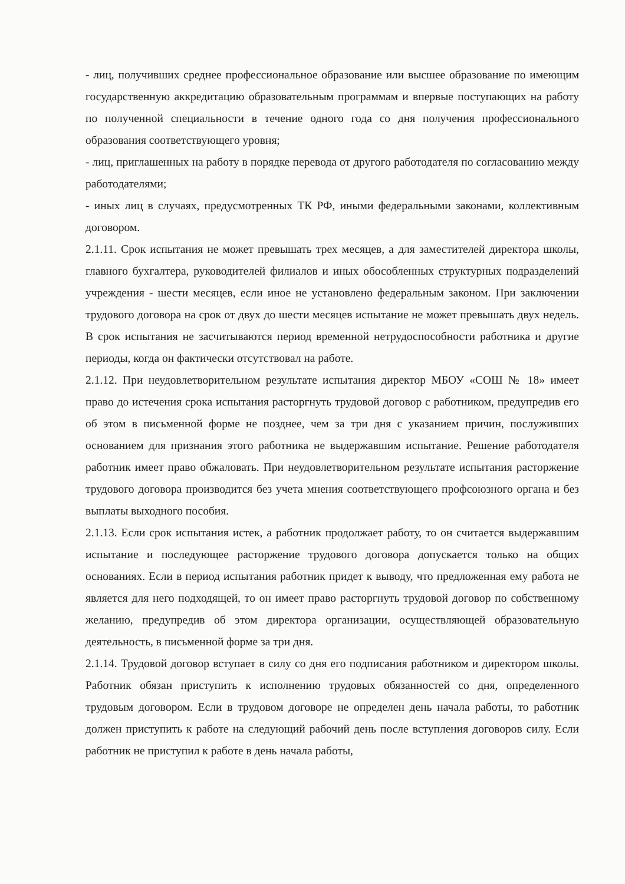- лиц, получивших среднее профессиональное образование или высшее образование по имеющим государственную аккредитацию образовательным программам и впервые поступающих на работу по полученной специальности в течение одного года со дня получения профессионального образования соответствующего уровня;
- лиц, приглашенных на работу в порядке перевода от другого работодателя по согласованию между работодателями;
- иных лиц в случаях, предусмотренных ТК РФ, иными федеральными законами, коллективным договором.
2.1.11. Срок испытания не может превышать трех месяцев, а для заместителей директора школы, главного бухгалтера, руководителей филиалов и иных обособленных структурных подразделений учреждения - шести месяцев, если иное не установлено федеральным законом. При заключении трудового договора на срок от двух до шести месяцев испытание не может превышать двух недель. В срок испытания не засчитываются период временной нетрудоспособности работника и другие периоды, когда он фактически отсутствовал на работе.
2.1.12. При неудовлетворительном результате испытания директор МБОУ «СОШ № 18» имеет право до истечения срока испытания расторгнуть трудовой договор с работником, предупредив его об этом в письменной форме не позднее, чем за три дня с указанием причин, послуживших основанием для признания этого работника не выдержавшим испытание. Решение работодателя работник имеет право обжаловать. При неудовлетворительном результате испытания расторжение трудового договора производится без учета мнения соответствующего профсоюзного органа и без выплаты выходного пособия.
2.1.13. Если срок испытания истек, а работник продолжает работу, то он считается выдержавшим испытание и последующее расторжение трудового договора допускается только на общих основаниях. Если в период испытания работник придет к выводу, что предложенная ему работа не является для него подходящей, то он имеет право расторгнуть трудовой договор по собственному желанию, предупредив об этом директора организации, осуществляющей образовательную деятельность, в письменной форме за три дня.
2.1.14. Трудовой договор вступает в силу со дня его подписания работником и директором школы. Работник обязан приступить к исполнению трудовых обязанностей со дня, определенного трудовым договором. Если в трудовом договоре не определен день начала работы, то работник должен приступить к работе на следующий рабочий день после вступления договоров силу. Если работник не приступил к работе в день начала работы,